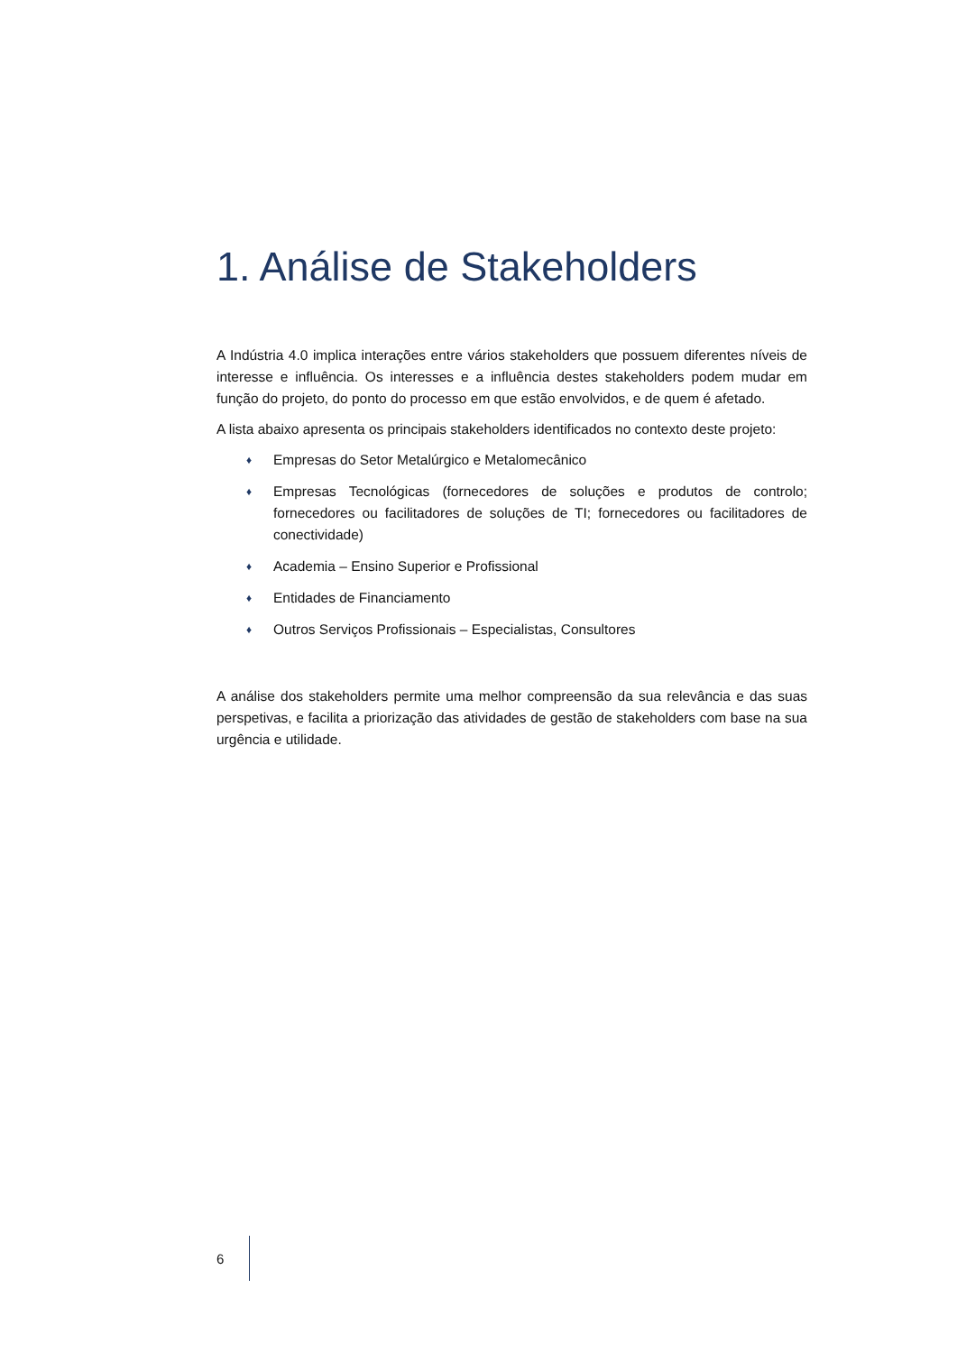1. Análise de Stakeholders
A Indústria 4.0 implica interações entre vários stakeholders que possuem diferentes níveis de interesse e influência. Os interesses e a influência destes stakeholders podem mudar em função do projeto, do ponto do processo em que estão envolvidos, e de quem é afetado.
A lista abaixo apresenta os principais stakeholders identificados no contexto deste projeto:
♦ Empresas do Setor Metalúrgico e Metalomecânico
♦ Empresas Tecnológicas (fornecedores de soluções e produtos de controlo; fornecedores ou facilitadores de soluções de TI; fornecedores ou facilitadores de conectividade)
♦ Academia – Ensino Superior e Profissional
♦ Entidades de Financiamento
♦ Outros Serviços Profissionais – Especialistas, Consultores
A análise dos stakeholders permite uma melhor compreensão da sua relevância e das suas perspetivas, e facilita a priorização das atividades de gestão de stakeholders com base na sua urgência e utilidade.
6